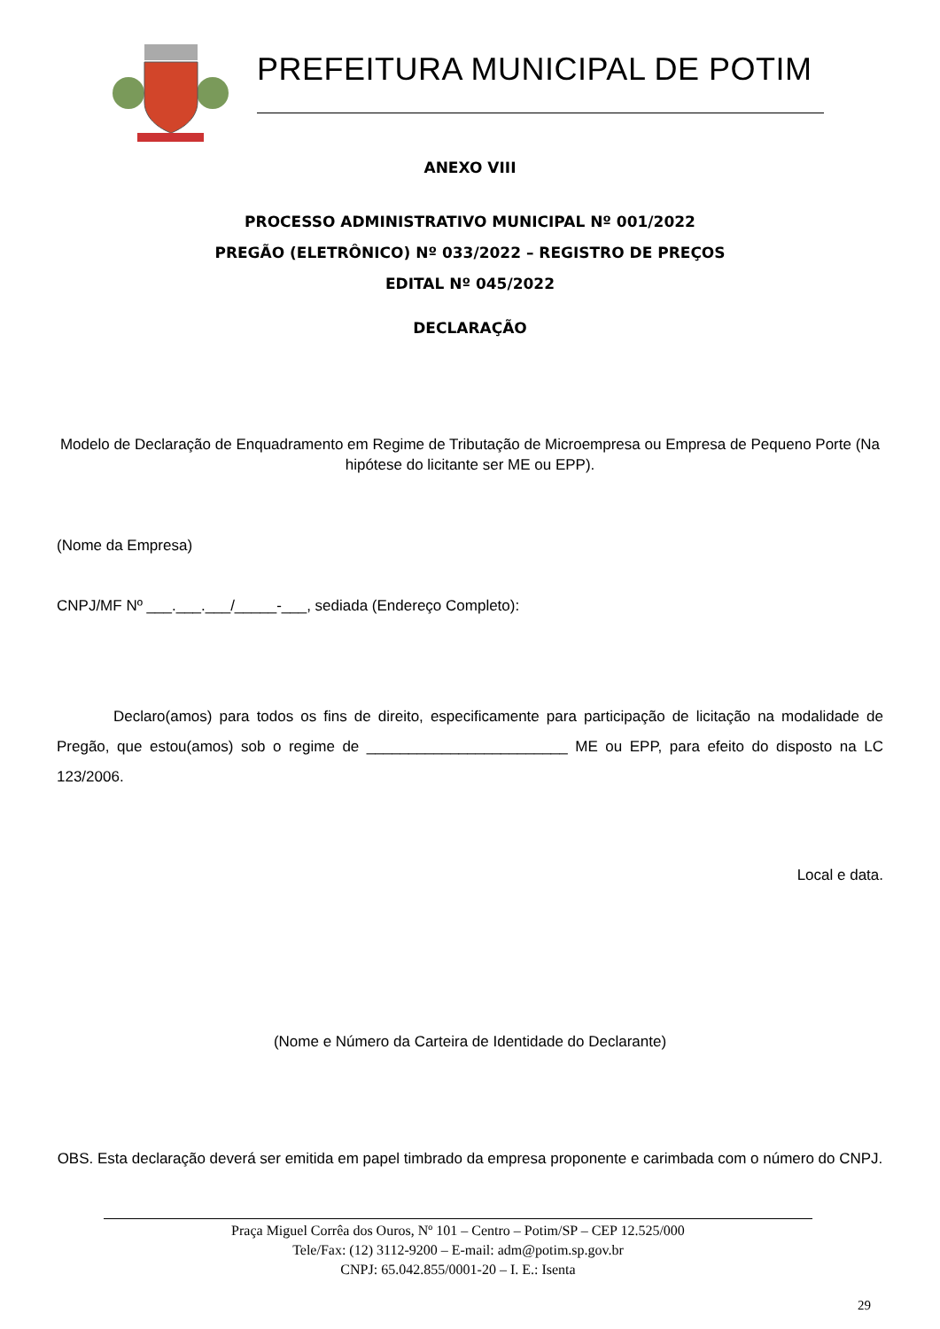PREFEITURA MUNICIPAL DE POTIM
ANEXO VIII
PROCESSO ADMINISTRATIVO MUNICIPAL Nº 001/2022
PREGÃO (ELETRÔNICO) Nº 033/2022 – REGISTRO DE PREÇOS
EDITAL Nº 045/2022
DECLARAÇÃO
Modelo de Declaração de Enquadramento em Regime de Tributação de Microempresa ou Empresa de Pequeno Porte (Na hipótese do licitante ser ME ou EPP).
(Nome da Empresa)
CNPJ/MF Nº ___.___.___/_____-___, sediada (Endereço Completo):
Declaro(amos) para todos os fins de direito, especificamente para participação de licitação na modalidade de Pregão, que estou(amos) sob o regime de ________________________ ME ou EPP, para efeito do disposto na LC 123/2006.
Local e data.
(Nome e Número da Carteira de Identidade do Declarante)
OBS. Esta declaração deverá ser emitida em papel timbrado da empresa proponente e carimbada com o número do CNPJ.
Praça Miguel Corrêa dos Ouros, Nº 101 – Centro – Potim/SP – CEP 12.525/000
Tele/Fax: (12) 3112-9200 – E-mail: adm@potim.sp.gov.br
CNPJ: 65.042.855/0001-20 – I. E.: Isenta
29